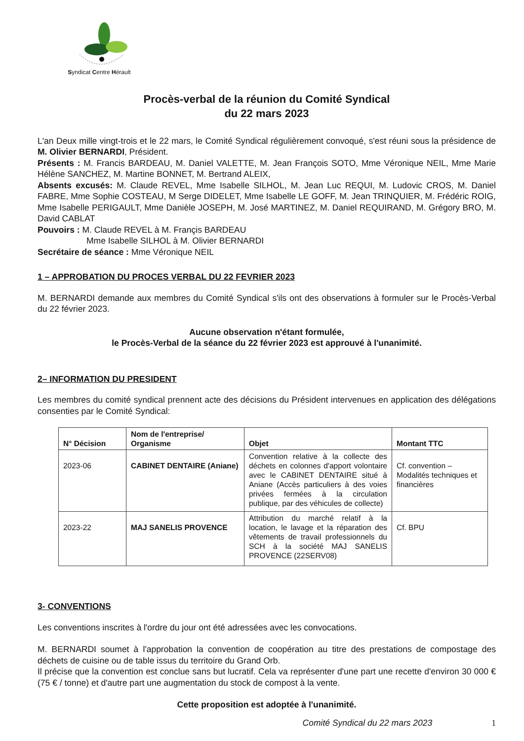Syndicat Centre Hérault
Procès-verbal de la réunion du Comité Syndical
du 22 mars 2023
L'an Deux mille vingt-trois et le 22 mars, le Comité Syndical régulièrement convoqué, s'est réuni sous la présidence de M. Olivier BERNARDI, Président.
Présents : M. Francis BARDEAU, M. Daniel VALETTE, M. Jean François SOTO, Mme Véronique NEIL, Mme Marie Hélène SANCHEZ, M. Martine BONNET, M. Bertrand ALEIX,
Absents excusés: M. Claude REVEL, Mme Isabelle SILHOL, M. Jean Luc REQUI, M. Ludovic CROS, M. Daniel FABRE, Mme Sophie COSTEAU, M Serge DIDELET, Mme Isabelle LE GOFF, M. Jean TRINQUIER, M. Frédéric ROIG, Mme Isabelle PERIGAULT, Mme Danièle JOSEPH, M. José MARTINEZ, M. Daniel REQUIRAND, M. Grégory BRO, M. David CABLAT
Pouvoirs : M. Claude REVEL à M. Françis BARDEAU
Mme Isabelle SILHOL à M. Olivier BERNARDI
Secrétaire de séance : Mme Véronique NEIL
1 – APPROBATION DU PROCES VERBAL DU 22 FEVRIER 2023
M. BERNARDI demande aux membres du Comité Syndical s'ils ont des observations à formuler sur le Procès-Verbal du 22 février 2023.
Aucune observation n'étant formulée,
le Procès-Verbal de la séance du 22 février 2023 est approuvé à l'unanimité.
2– INFORMATION DU PRESIDENT
Les membres du comité syndical prennent acte des décisions du Président intervenues en application des délégations consenties par le Comité Syndical:
| N° Décision | Nom de l'entreprise/ Organisme | Objet | Montant TTC |
| --- | --- | --- | --- |
| 2023-06 | CABINET DENTAIRE (Aniane) | Convention relative à la collecte des déchets en colonnes d'apport volontaire avec le CABINET DENTAIRE situé à Aniane (Accès particuliers à des voies privées fermées à la circulation publique, par des véhicules de collecte) | Cf. convention – Modalités techniques et financières |
| 2023-22 | MAJ SANELIS PROVENCE | Attribution du marché relatif à la location, le lavage et la réparation des vêtements de travail professionnels du SCH à la société MAJ SANELIS PROVENCE (22SERV08) | Cf. BPU |
3- CONVENTIONS
Les conventions inscrites à l'ordre du jour ont été adressées avec les convocations.
M. BERNARDI soumet à l'approbation la convention de coopération au titre des prestations de compostage des déchets de cuisine ou de table issus du territoire du Grand Orb.
Il précise que la convention est conclue sans but lucratif. Cela va représenter d'une part une recette d'environ 30 000 € (75 € / tonne) et d'autre part une augmentation du stock de compost à la vente.
Cette proposition est adoptée à l'unanimité.
Comité Syndical du 22 mars 2023 1